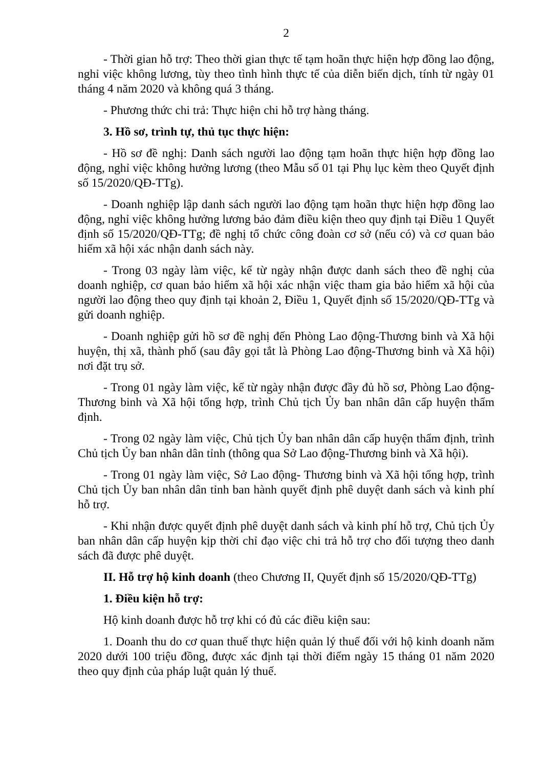2
- Thời gian hỗ trợ: Theo thời gian thực tế tạm hoãn thực hiện hợp đồng lao động, nghỉ việc không lương, tùy theo tình hình thực tế của diễn biến dịch, tính từ ngày 01 tháng 4 năm 2020 và không quá 3 tháng.
- Phương thức chi trả: Thực hiện chi hỗ trợ hàng tháng.
3. Hồ sơ, trình tự, thủ tục thực hiện:
- Hồ sơ đề nghị: Danh sách người lao động tạm hoãn thực hiện hợp đồng lao động, nghỉ việc không hưởng lương (theo Mẫu số 01 tại Phụ lục kèm theo Quyết định số 15/2020/QĐ-TTg).
- Doanh nghiệp lập danh sách người lao động tạm hoãn thực hiện hợp đồng lao động, nghỉ việc không hưởng lương bảo đảm điều kiện theo quy định tại Điều 1 Quyết định số 15/2020/QĐ-TTg; đề nghị tổ chức công đoàn cơ sở (nếu có) và cơ quan bảo hiểm xã hội xác nhận danh sách này.
- Trong 03 ngày làm việc, kể từ ngày nhận được danh sách theo đề nghị của doanh nghiệp, cơ quan bảo hiểm xã hội xác nhận việc tham gia bảo hiểm xã hội của người lao động theo quy định tại khoản 2, Điều 1, Quyết định số 15/2020/QĐ-TTg và gửi doanh nghiệp.
- Doanh nghiệp gửi hồ sơ đề nghị đến Phòng Lao động-Thương binh và Xã hội huyện, thị xã, thành phố (sau đây gọi tắt là Phòng Lao động-Thương binh và Xã hội) nơi đặt trụ sở.
- Trong 01 ngày làm việc, kể từ ngày nhận được đầy đủ hồ sơ, Phòng Lao động-Thương binh và Xã hội tổng hợp, trình Chủ tịch Ủy ban nhân dân cấp huyện thẩm định.
- Trong 02 ngày làm việc, Chủ tịch Ủy ban nhân dân cấp huyện thẩm định, trình Chủ tịch Ủy ban nhân dân tỉnh (thông qua Sở Lao động-Thương binh và Xã hội).
- Trong 01 ngày làm việc, Sở Lao động- Thương binh và Xã hội tổng hợp, trình Chủ tịch Ủy ban nhân dân tỉnh ban hành quyết định phê duyệt danh sách và kinh phí hỗ trợ.
- Khi nhận được quyết định phê duyệt danh sách và kinh phí hỗ trợ, Chủ tịch Ủy ban nhân dân cấp huyện kịp thời chỉ đạo việc chi trả hỗ trợ cho đối tượng theo danh sách đã được phê duyệt.
II. Hỗ trợ hộ kinh doanh (theo Chương II, Quyết định số 15/2020/QĐ-TTg)
1. Điều kiện hỗ trợ:
Hộ kinh doanh được hỗ trợ khi có đủ các điều kiện sau:
1. Doanh thu do cơ quan thuế thực hiện quản lý thuế đối với hộ kinh doanh năm 2020 dưới 100 triệu đồng, được xác định tại thời điểm ngày 15 tháng 01 năm 2020 theo quy định của pháp luật quản lý thuế.